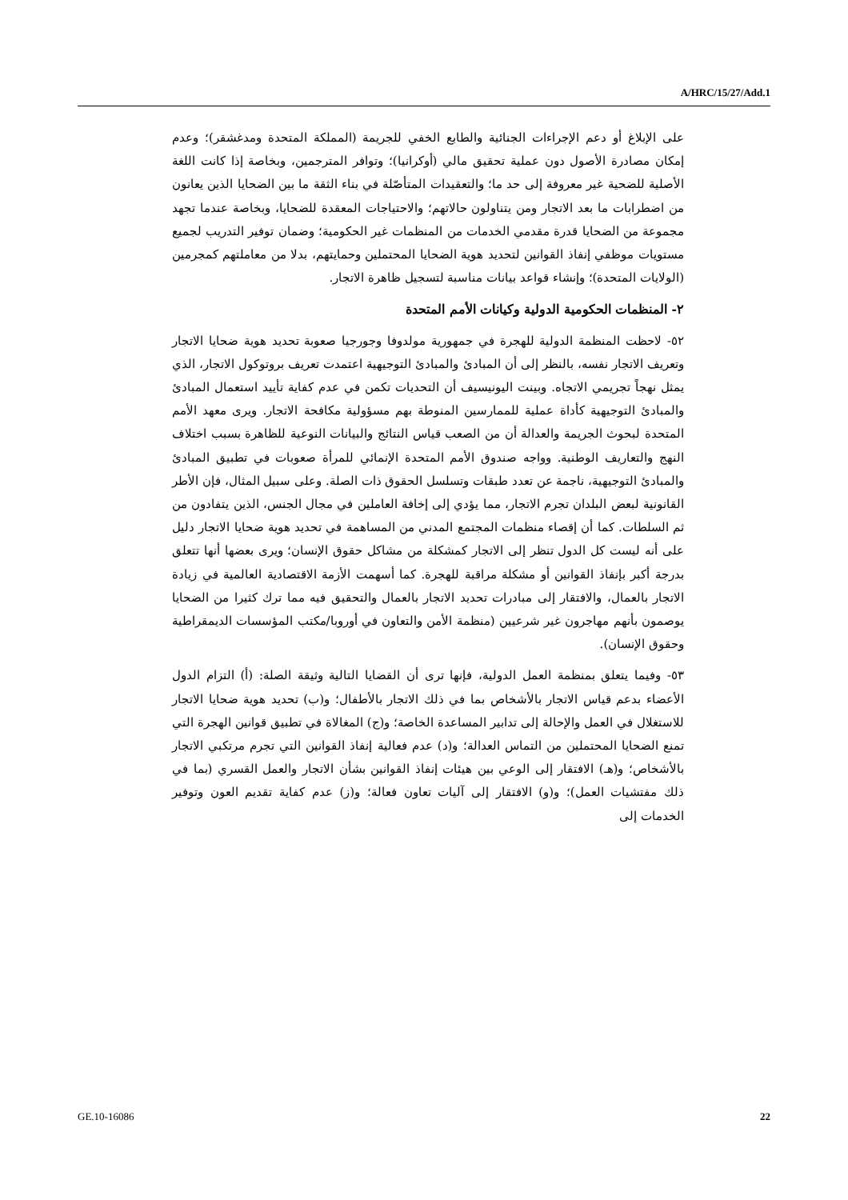A/HRC/15/27/Add.1
على الإبلاغ أو دعم الإجراءات الجنائية والطابع الخفي للجريمة (المملكة المتحدة ومدغشقر)؛ وعدم إمكان مصادرة الأصول دون عملية تحقيق مالي (أوكرانيا)؛ وتوافر المترجمين، وبخاصة إذا كانت اللغة الأصلية للضحية غير معروفة إلى حد ما؛ والتعقيدات المتأصّلة في بناء الثقة ما بين الضحايا الذين يعانون من اضطرابات ما بعد الاتجار ومن يتناولون حالاتهم؛ والاحتياجات المعقدة للضحايا، وبخاصة عندما تجهد مجموعة من الضحايا قدرة مقدمي الخدمات من المنظمات غير الحكومية؛ وضمان توفير التدريب لجميع مستويات موظفي إنفاذ القوانين لتحديد هوية الضحايا المحتملين وحمايتهم، بدلا من معاملتهم كمجرمين (الولايات المتحدة)؛ وإنشاء قواعد بيانات مناسبة لتسجيل ظاهرة الاتجار.
٢- المنظمات الحكومية الدولية وكيانات الأمم المتحدة
٥٢- لاحظت المنظمة الدولية للهجرة في جمهورية مولدوفا وجورجيا صعوبة تحديد هوية ضحايا الاتجار وتعريف الاتجار نفسه، بالنظر إلى أن المبادئ والمبادئ التوجيهية اعتمدت تعريف بروتوكول الاتجار، الذي يمثل نهجاً تجريمي الاتجاه. وبينت اليونيسيف أن التحديات تكمن في عدم كفاية تأييد استعمال المبادئ والمبادئ التوجيهية كأداة عملية للممارسين المنوطة بهم مسؤولية مكافحة الاتجار. ويرى معهد الأمم المتحدة لبحوث الجريمة والعدالة أن من الصعب قياس النتائج والبيانات النوعية للظاهرة بسبب اختلاف النهج والتعاريف الوطنية. وواجه صندوق الأمم المتحدة الإنمائي للمرأة صعوبات في تطبيق المبادئ والمبادئ التوجيهية، ناجمة عن تعدد طبقات وتسلسل الحقوق ذات الصلة. وعلى سبيل المثال، فإن الأطر القانونية لبعض البلدان تجرم الاتجار، مما يؤدي إلى إخافة العاملين في مجال الجنس، الذين يتفادون من ثم السلطات. كما أن إقصاء منظمات المجتمع المدني من المساهمة في تحديد هوية ضحايا الاتجار دليل على أنه ليست كل الدول تنظر إلى الاتجار كمشكلة من مشاكل حقوق الإنسان؛ ويرى بعضها أنها تتعلق بدرجة أكبر بإنفاذ القوانين أو مشكلة مراقبة للهجرة. كما أسهمت الأزمة الاقتصادية العالمية في زيادة الاتجار بالعمال، والافتقار إلى مبادرات تحديد الاتجار بالعمال والتحقيق فيه مما ترك كثيرا من الضحايا يوصمون بأنهم مهاجرون غير شرعيين (منظمة الأمن والتعاون في أوروبا/مكتب المؤسسات الديمقراطية وحقوق الإنسان).
٥٣- وفيما يتعلق بمنظمة العمل الدولية، فإنها ترى أن القضايا التالية وثيقة الصلة: (أ) التزام الدول الأعضاء بدعم قياس الاتجار بالأشخاص بما في ذلك الاتجار بالأطفال؛ و(ب) تحديد هوية ضحايا الاتجار للاستغلال في العمل والإحالة إلى تدابير المساعدة الخاصة؛ و(ج) المغالاة في تطبيق قوانين الهجرة التي تمنع الضحايا المحتملين من التماس العدالة؛ و(د) عدم فعالية إنفاذ القوانين التي تجرم مرتكبي الاتجار بالأشخاص؛ و(هـ) الافتقار إلى الوعي بين هيئات إنفاذ القوانين بشأن الاتجار والعمل القسري (بما في ذلك مفتشيات العمل)؛ و(و) الافتقار إلى آليات تعاون فعالة؛ و(ز) عدم كفاية تقديم العون وتوفير الخدمات إلى
GE.10-16086 22